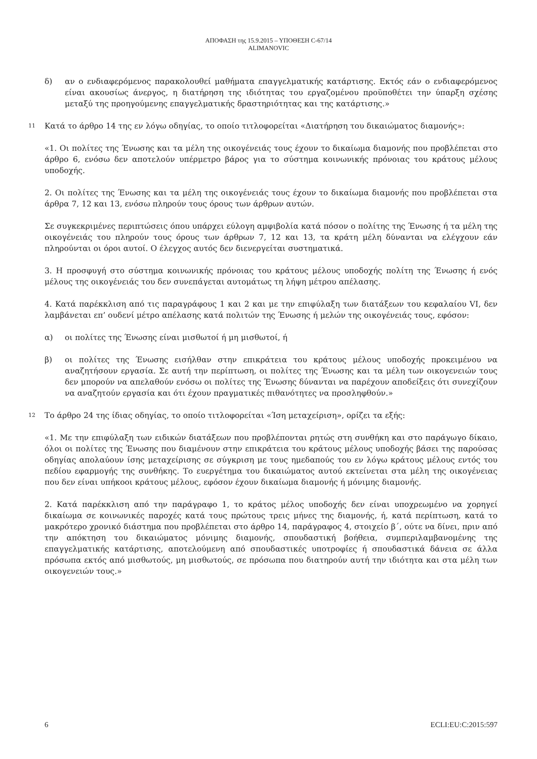ΑΠΟΦΑΣΗ της 15.9.2015 – ΥΠΟΘΕΣΗ C-67/14
ALIMANOVIC
δ) αν ο ενδιαφερόμενος παρακολουθεί μαθήματα επαγγελματικής κατάρτισης. Εκτός εάν ο ενδιαφερόμενος είναι ακουσίως άνεργος, η διατήρηση της ιδιότητας του εργαζομένου προϋποθέτει την ύπαρξη σχέσης μεταξύ της προηγούμενης επαγγελματικής δραστηριότητας και της κατάρτισης.»
11
Κατά το άρθρο 14 της εν λόγω οδηγίας, το οποίο τιτλοφορείται «Διατήρηση του δικαιώματος διαμονής»:
«1. Οι πολίτες της Ένωσης και τα μέλη της οικογένειάς τους έχουν το δικαίωμα διαμονής που προβλέπεται στο άρθρο 6, ενόσω δεν αποτελούν υπέρμετρο βάρος για το σύστημα κοινωνικής πρόνοιας του κράτους μέλους υποδοχής.
2. Οι πολίτες της Ένωσης και τα μέλη της οικογένειάς τους έχουν το δικαίωμα διαμονής που προβλέπεται στα άρθρα 7, 12 και 13, ενόσω πληρούν τους όρους των άρθρων αυτών.
Σε συγκεκριμένες περιπτώσεις όπου υπάρχει εύλογη αμφιβολία κατά πόσον ο πολίτης της Ένωσης ή τα μέλη της οικογένειάς του πληρούν τους όρους των άρθρων 7, 12 και 13, τα κράτη μέλη δύνανται να ελέγχουν εάν πληρούνται οι όροι αυτοί. Ο έλεγχος αυτός δεν διενεργείται συστηματικά.
3. Η προσφυγή στο σύστημα κοινωνικής πρόνοιας του κράτους μέλους υποδοχής πολίτη της Ένωσης ή ενός μέλους της οικογένειάς του δεν συνεπάγεται αυτομάτως τη λήψη μέτρου απέλασης.
4. Κατά παρέκκλιση από τις παραγράφους 1 και 2 και με την επιφύλαξη των διατάξεων του κεφαλαίου VI, δεν λαμβάνεται επ’ ουδενί μέτρο απέλασης κατά πολιτών της Ένωσης ή μελών της οικογένειάς τους, εφόσον:
α) οι πολίτες της Ένωσης είναι μισθωτοί ή μη μισθωτοί, ή
β) οι πολίτες της Ένωσης εισήλθαν στην επικράτεια του κράτους μέλους υποδοχής προκειμένου να αναζητήσουν εργασία. Σε αυτή την περίπτωση, οι πολίτες της Ένωσης και τα μέλη των οικογενειών τους δεν μπορούν να απελαθούν ενόσω οι πολίτες της Ένωσης δύνανται να παρέχουν αποδείξεις ότι συνεχίζουν να αναζητούν εργασία και ότι έχουν πραγματικές πιθανότητες να προσληφθούν.»
12
Το άρθρο 24 της ίδιας οδηγίας, το οποίο τιτλοφορείται «Ίση μεταχείριση», ορίζει τα εξής:
«1. Με την επιφύλαξη των ειδικών διατάξεων που προβλέπονται ρητώς στη συνθήκη και στο παράγωγο δίκαιο, όλοι οι πολίτες της Ένωσης που διαμένουν στην επικράτεια του κράτους μέλους υποδοχής βάσει της παρούσας οδηγίας απολαύουν ίσης μεταχείρισης σε σύγκριση με τους ημεδαπούς του εν λόγω κράτους μέλους εντός του πεδίου εφαρμογής της συνθήκης. Το ευεργέτημα του δικαιώματος αυτού εκτείνεται στα μέλη της οικογένειας που δεν είναι υπήκοοι κράτους μέλους, εφόσον έχουν δικαίωμα διαμονής ή μόνιμης διαμονής.
2. Κατά παρέκκλιση από την παράγραφο 1, το κράτος μέλος υποδοχής δεν είναι υποχρεωμένο να χορηγεί δικαίωμα σε κοινωνικές παροχές κατά τους πρώτους τρεις μήνες της διαμονής, ή, κατά περίπτωση, κατά το μακρότερο χρονικό διάστημα που προβλέπεται στο άρθρο 14, παράγραφος 4, στοιχείο β΄, ούτε να δίνει, πριν από την απόκτηση του δικαιώματος μόνιμης διαμονής, σπουδαστική βοήθεια, συμπεριλαμβανομένης της επαγγελματικής κατάρτισης, αποτελούμενη από σπουδαστικές υποτροφίες ή σπουδαστικά δάνεια σε άλλα πρόσωπα εκτός από μισθωτούς, μη μισθωτούς, σε πρόσωπα που διατηρούν αυτή την ιδιότητα και στα μέλη των οικογενειών τους.»
6 ECLI:EU:C:2015:597